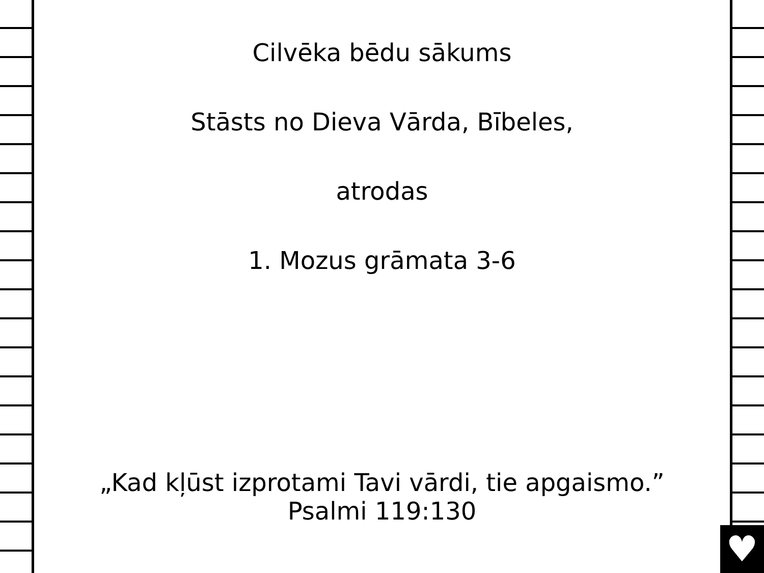Cilvēka bēdu sākums
Stāsts no Dieva Vārda, Bībeles,
atrodas
1. Mozus grāmata 3-6
„Kad kļūst izprotami Tavi vārdi, tie apgaismo.”
Psalmi 119:130
♥